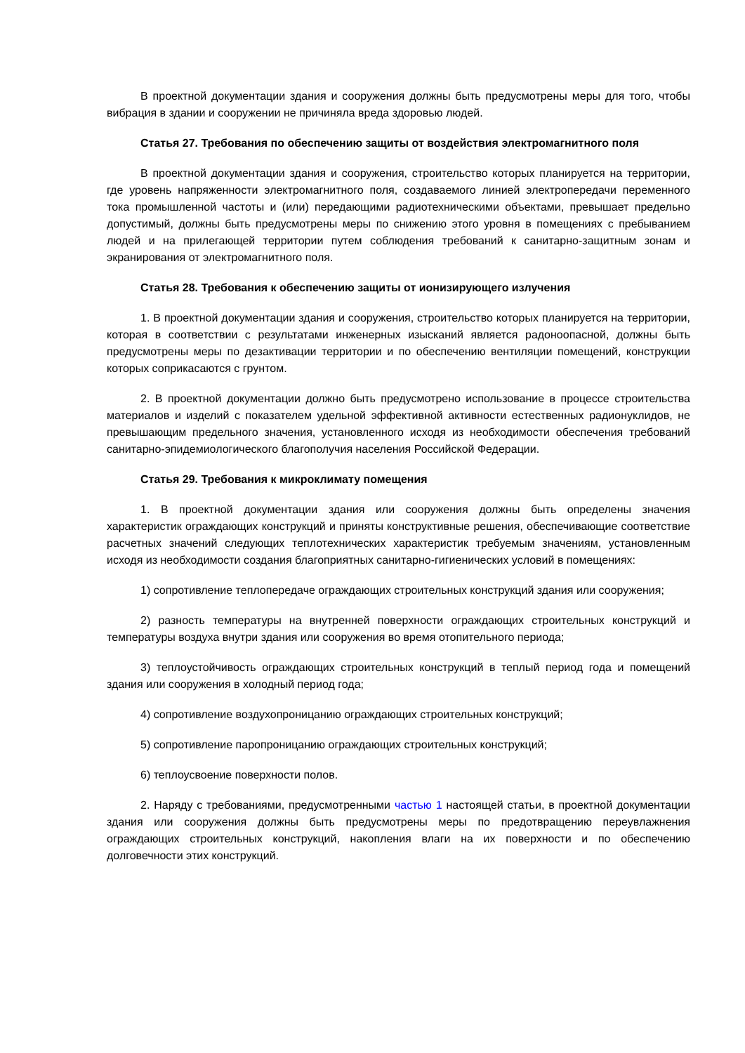В проектной документации здания и сооружения должны быть предусмотрены меры для того, чтобы вибрация в здании и сооружении не причиняла вреда здоровью людей.
Статья 27. Требования по обеспечению защиты от воздействия электромагнитного поля
В проектной документации здания и сооружения, строительство которых планируется на территории, где уровень напряженности электромагнитного поля, создаваемого линией электропередачи переменного тока промышленной частоты и (или) передающими радиотехническими объектами, превышает предельно допустимый, должны быть предусмотрены меры по снижению этого уровня в помещениях с пребыванием людей и на прилегающей территории путем соблюдения требований к санитарно-защитным зонам и экранирования от электромагнитного поля.
Статья 28. Требования к обеспечению защиты от ионизирующего излучения
1. В проектной документации здания и сооружения, строительство которых планируется на территории, которая в соответствии с результатами инженерных изысканий является радоноопасной, должны быть предусмотрены меры по дезактивации территории и по обеспечению вентиляции помещений, конструкции которых соприкасаются с грунтом.
2. В проектной документации должно быть предусмотрено использование в процессе строительства материалов и изделий с показателем удельной эффективной активности естественных радионуклидов, не превышающим предельного значения, установленного исходя из необходимости обеспечения требований санитарно-эпидемиологического благополучия населения Российской Федерации.
Статья 29. Требования к микроклимату помещения
1. В проектной документации здания или сооружения должны быть определены значения характеристик ограждающих конструкций и приняты конструктивные решения, обеспечивающие соответствие расчетных значений следующих теплотехнических характеристик требуемым значениям, установленным исходя из необходимости создания благоприятных санитарно-гигиенических условий в помещениях:
1) сопротивление теплопередаче ограждающих строительных конструкций здания или сооружения;
2) разность температуры на внутренней поверхности ограждающих строительных конструкций и температуры воздуха внутри здания или сооружения во время отопительного периода;
3) теплоустойчивость ограждающих строительных конструкций в теплый период года и помещений здания или сооружения в холодный период года;
4) сопротивление воздухопроницанию ограждающих строительных конструкций;
5) сопротивление паропроницанию ограждающих строительных конструкций;
6) теплоусвоение поверхности полов.
2. Наряду с требованиями, предусмотренными частью 1 настоящей статьи, в проектной документации здания или сооружения должны быть предусмотрены меры по предотвращению переувлажнения ограждающих строительных конструкций, накопления влаги на их поверхности и по обеспечению долговечности этих конструкций.